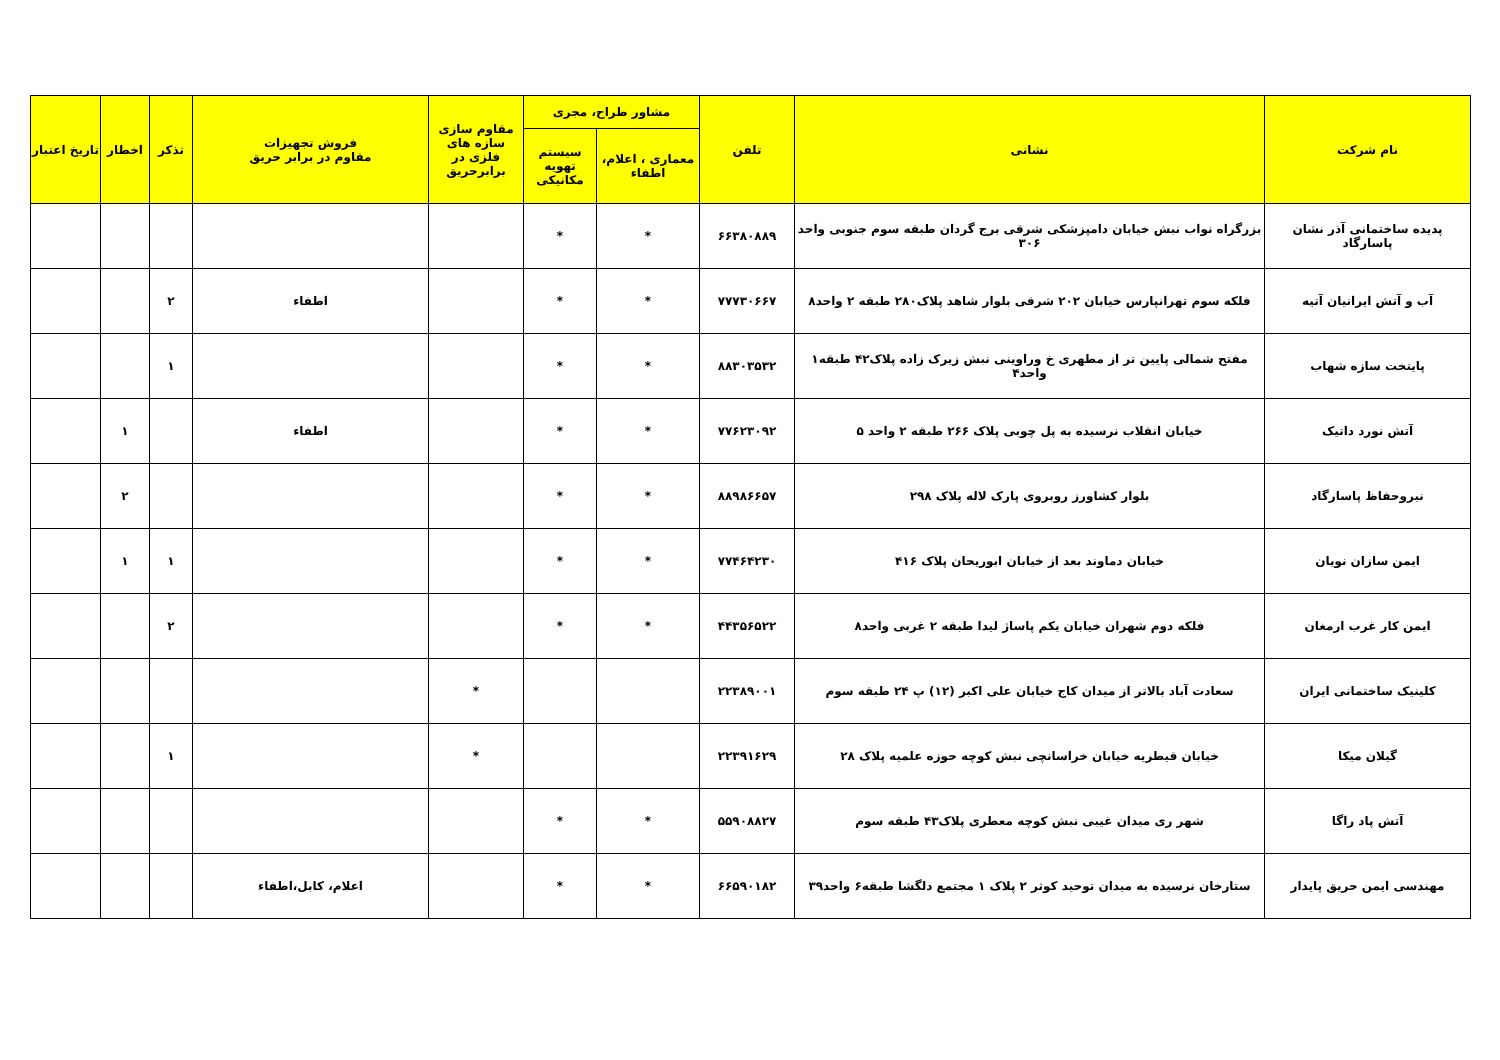| نام شرکت | نشانی | تلفن | مشاور طراح، مجری | | مقاوم سازی سازه های فلزی در برابرحریق | فروش تجهیزات مقاوم در برابر حریق | تذکر | اخطار | تاریخ اعتبار |
| --- | --- | --- | --- | --- | --- | --- | --- | --- | --- |
| | | | معماری ، اعلام، اطفاء | سیستم تهویه مکانیکی | | | | | |
| پدیده ساختمانی آذر نشان پاسارگاد | بزرگراه نواب نبش خیابان دامپزشکی شرقی برج گردان طبقه سوم جنوبی واحد ۳۰۶ | ۶۶۳۸۰۸۸۹ | * | * | | | | | |
| آب و آتش ایرانیان آتیه | فلکه سوم تهرانپارس خیابان ۲۰۲ شرقی بلوار شاهد پلاک۲۸۰ طبقه ۲ واحد۸ | ۷۷۷۳۰۶۶۷ | * | * | | اطفاء | ۲ | | |
| پایتخت سازه شهاب | مفتح شمالی پایین تر از مطهری خ وراوینی نبش زیرک زاده پلاک۴۲ طبقه۱ واحد۴ | ۸۸۳۰۳۵۳۲ | * | * | | | ۱ | | |
| آتش نورد داتیک | خیابان انقلاب نرسیده به پل چوبی پلاک ۲۶۶ طبقه ۲ واحد ۵ | ۷۷۶۲۳۰۹۲ | * | * | | اطفاء | | ۱ | |
| نیروحفاظ پاسارگاد | بلوار کشاورز روبروی پارک لاله پلاک ۲۹۸ | ۸۸۹۸۶۶۵۷ | * | * | | | | ۲ | |
| ایمن سازان نویان | خیابان دماوند بعد از خیابان ابوریحان پلاک ۴۱۶ | ۷۷۴۶۴۲۳۰ | * | * | | | ۱ | ۱ | |
| ایمن کار غرب ارمغان | فلکه دوم شهران خیابان یکم پاساژ لیدا طبقه ۲ غربی واحد۸ | ۴۴۳۵۶۵۲۲ | * | * | | | ۲ | | |
| کلینیک ساختمانی ایران | سعادت آباد بالاتر از میدان کاج خیابان علی اکبر (۱۲) پ ۲۴ طبقه سوم | ۲۲۳۸۹۰۰۱ | | | * | | | | |
| گیلان میکا | خیابان قیطریه خیابان خراسانچی نبش کوچه حوزه علمیه پلاک ۲۸ | ۲۲۳۹۱۶۲۹ | | | * | | ۱ | | |
| آتش پاد راگا | شهر ری میدان غیبی نبش کوچه معطری پلاک۴۳ طبقه سوم | ۵۵۹۰۸۸۲۷ | * | * | | | | | |
| مهندسی ایمن حریق پایدار | ستارخان نرسیده به میدان توحید کوثر ۲ پلاک ۱ مجتمع دلگشا طبقه۶ واحد۳۹ | ۶۶۵۹۰۱۸۲ | * | * | | اعلام، کابل،اطفاء | | | |